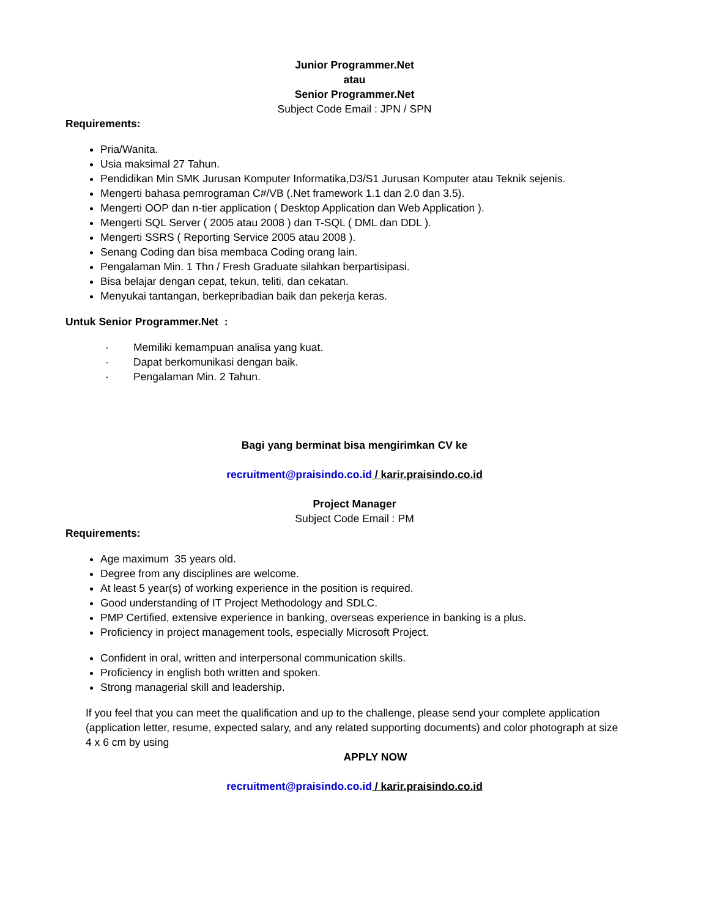Junior Programmer.Net
atau
Senior Programmer.Net
Subject Code Email : JPN / SPN
Requirements:
Pria/Wanita.
Usia maksimal 27 Tahun.
Pendidikan Min SMK Jurusan Komputer Informatika,D3/S1 Jurusan Komputer atau Teknik sejenis.
Mengerti bahasa pemrograman C#/VB (.Net framework 1.1 dan 2.0 dan 3.5).
Mengerti OOP dan n-tier application ( Desktop Application dan Web Application ).
Mengerti SQL Server ( 2005 atau 2008 ) dan T-SQL ( DML dan DDL ).
Mengerti SSRS ( Reporting Service 2005 atau 2008 ).
Senang Coding dan bisa membaca Coding orang lain.
Pengalaman Min. 1 Thn / Fresh Graduate silahkan berpartisipasi.
Bisa belajar dengan cepat, tekun, teliti, dan cekatan.
Menyukai tantangan, berkepribadian baik dan pekerja keras.
Untuk Senior Programmer.Net :
· Memiliki kemampuan analisa yang kuat.
· Dapat berkomunikasi dengan baik.
· Pengalaman Min. 2 Tahun.
Bagi yang berminat bisa mengirimkan CV ke
recruitment@praisindo.co.id / karir.praisindo.co.id
Project Manager
Subject Code Email : PM
Requirements:
Age maximum 35 years old.
Degree from any disciplines are welcome.
At least 5 year(s) of working experience in the position is required.
Good understanding of IT Project Methodology and SDLC.
PMP Certified, extensive experience in banking, overseas experience in banking is a plus.
Proficiency in project management tools, especially Microsoft Project.
Confident in oral, written and interpersonal communication skills.
Proficiency in english both written and spoken.
Strong managerial skill and leadership.
If you feel that you can meet the qualification and up to the challenge, please send your complete application (application letter, resume, expected salary, and any related supporting documents) and color photograph at size 4 x 6 cm by using
APPLY NOW
recruitment@praisindo.co.id / karir.praisindo.co.id